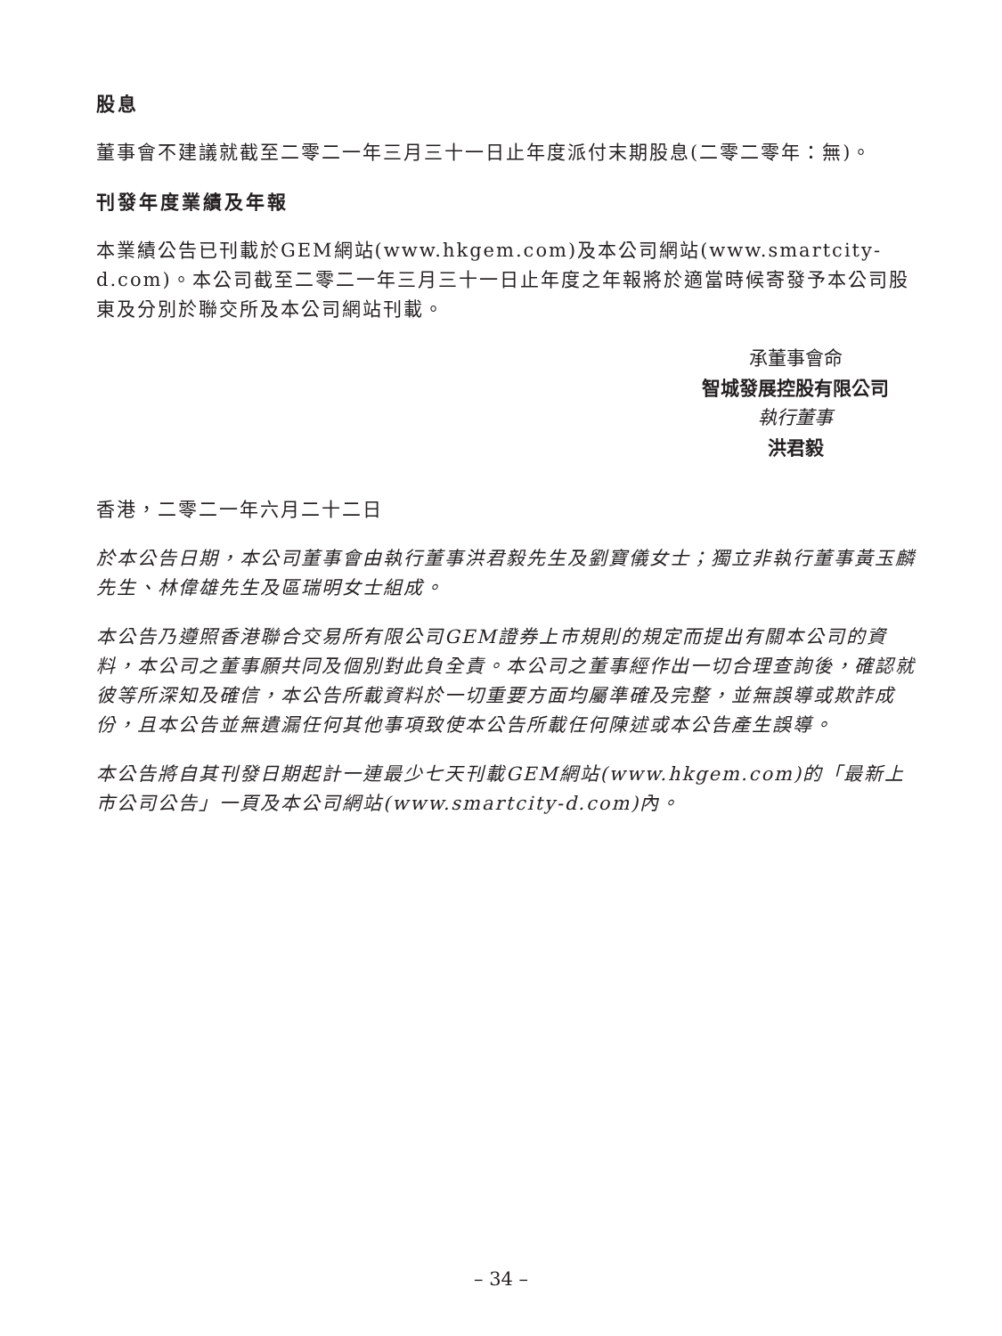股息
董事會不建議就截至二零二一年三月三十一日止年度派付末期股息(二零二零年：無)。
刊發年度業績及年報
本業績公告已刊載於GEM網站(www.hkgem.com)及本公司網站(www.smartcity-d.com)。本公司截至二零二一年三月三十一日止年度之年報將於適當時候寄發予本公司股東及分別於聯交所及本公司網站刊載。
承董事會命
智城發展控股有限公司
執行董事
洪君毅
香港，二零二一年六月二十二日
於本公告日期，本公司董事會由執行董事洪君毅先生及劉寶儀女士；獨立非執行董事黃玉麟先生、林偉雄先生及區瑞明女士組成。
本公告乃遵照香港聯合交易所有限公司GEM證券上市規則的規定而提出有關本公司的資料，本公司之董事願共同及個別對此負全責。本公司之董事經作出一切合理查詢後，確認就彼等所深知及確信，本公告所載資料於一切重要方面均屬準確及完整，並無誤導或欺詐成份，且本公告並無遺漏任何其他事項致使本公告所載任何陳述或本公告產生誤導。
本公告將自其刊發日期起計一連最少七天刊載GEM網站(www.hkgem.com)的「最新上市公司公告」一頁及本公司網站(www.smartcity-d.com)內。
– 34 –